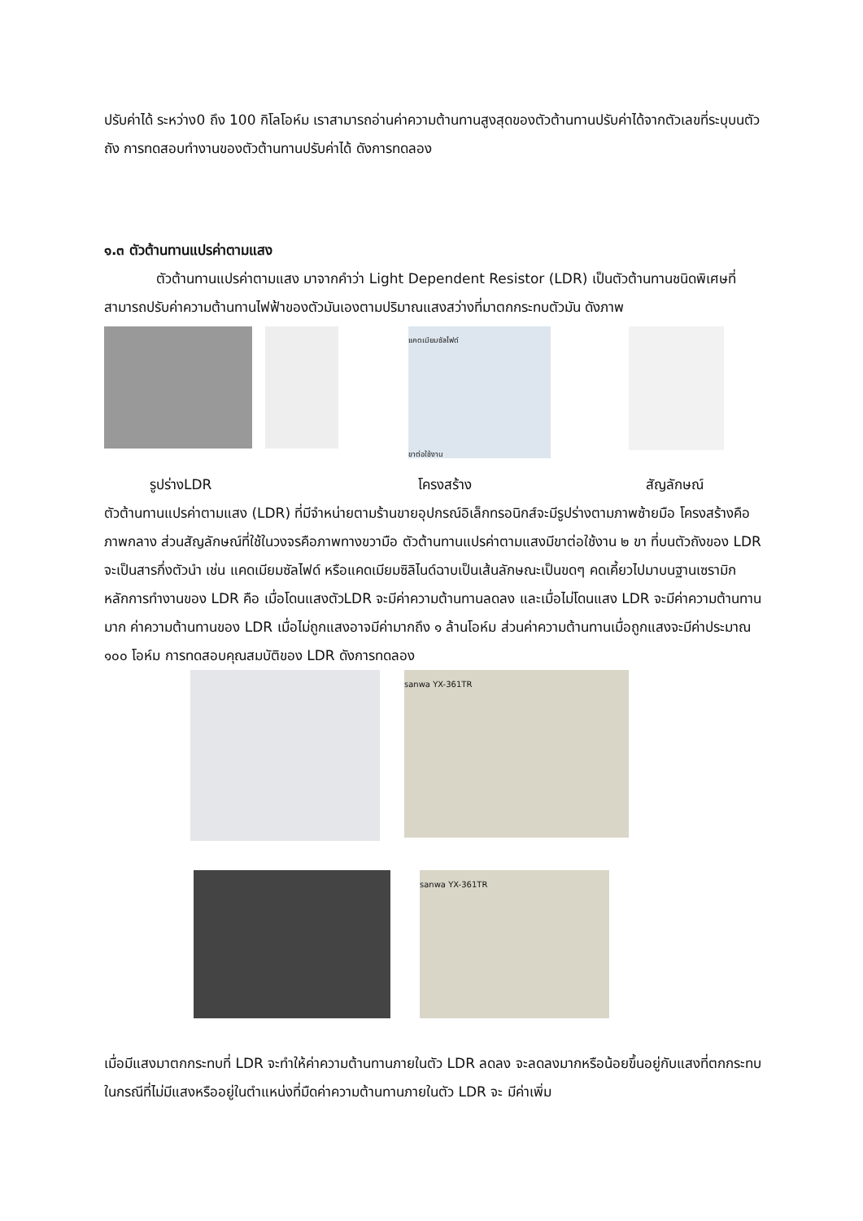ปรับค่าได้ ระหว่าง0 ถึง 100 กิโลโอห์ม เราสามารถอ่านค่าความต้านทานสูงสุดของตัวต้านทานปรับค่าได้จากตัวเลขที่ระบุบนตัวถัง การทดสอบทำงานของตัวต้านทานปรับค่าได้ ดังการทดลอง
๑.๓ ตัวต้านทานแปรค่าตามแสง
ตัวต้านทานแปรค่าตามแสง มาจากคำว่า Light Dependent Resistor (LDR) เป็นตัวต้านทานชนิดพิเศษที่สามารถปรับค่าความต้านทานไฟฟ้าของตัวมันเองตามปริมาณแสงสว่างที่มาตกกระทบตัวมัน ดังภาพ
แคดเมียมซัลไฟด์
ขาต่อใช้งาน
รูปร่างLDR โครงสร้าง สัญลักษณ์
ตัวต้านทานแปรค่าตามแสง (LDR) ที่มีจำหน่ายตามร้านขายอุปกรณ์อิเล็กทรอนิกส์จะมีรูปร่างตามภาพซ้ายมือ โครงสร้างคือภาพกลาง ส่วนสัญลักษณ์ที่ใช้ในวงจรคือภาพทางขวามือ ตัวต้านทานแปรค่าตามแสงมีขาต่อใช้งาน ๒ ขา ที่บนตัวถังของ LDR จะเป็นสารกึ่งตัวนำ เช่น แคดเมียมซัลไฟด์ หรือแคดเมียมซิลิไนด์ฉาบเป็นเส้นลักษณะเป็นขดๆ คดเคี้ยวไปมาบนฐานเซรามิก หลักการทำงานของ LDR คือ เมื่อโดนแสงตัวLDR จะมีค่าความต้านทานลดลง และเมื่อไม่โดนแสง LDR จะมีค่าความต้านทานมาก ค่าความต้านทานของ LDR เมื่อไม่ถูกแสงอาจมีค่ามากถึง ๑ ล้านโอห์ม ส่วนค่าความต้านทานเมื่อถูกแสงจะมีค่าประมาณ ๑๐๐ โอห์ม การทดสอบคุณสมบัติของ LDR ดังการทดลอง
sanwa YX-361TR
sanwa YX-361TR
เมื่อมีแสงมาตกกระทบที่ LDR จะทำให้ค่าความต้านทานภายในตัว LDR ลดลง จะลดลงมากหรือน้อยขึ้นอยู่กับแสงที่ตกกระทบ ในกรณีที่ไม่มีแสงหรืออยู่ในตำแหน่งที่มืดค่าความต้านทานภายในตัว LDR จะ มีค่าเพิ่ม